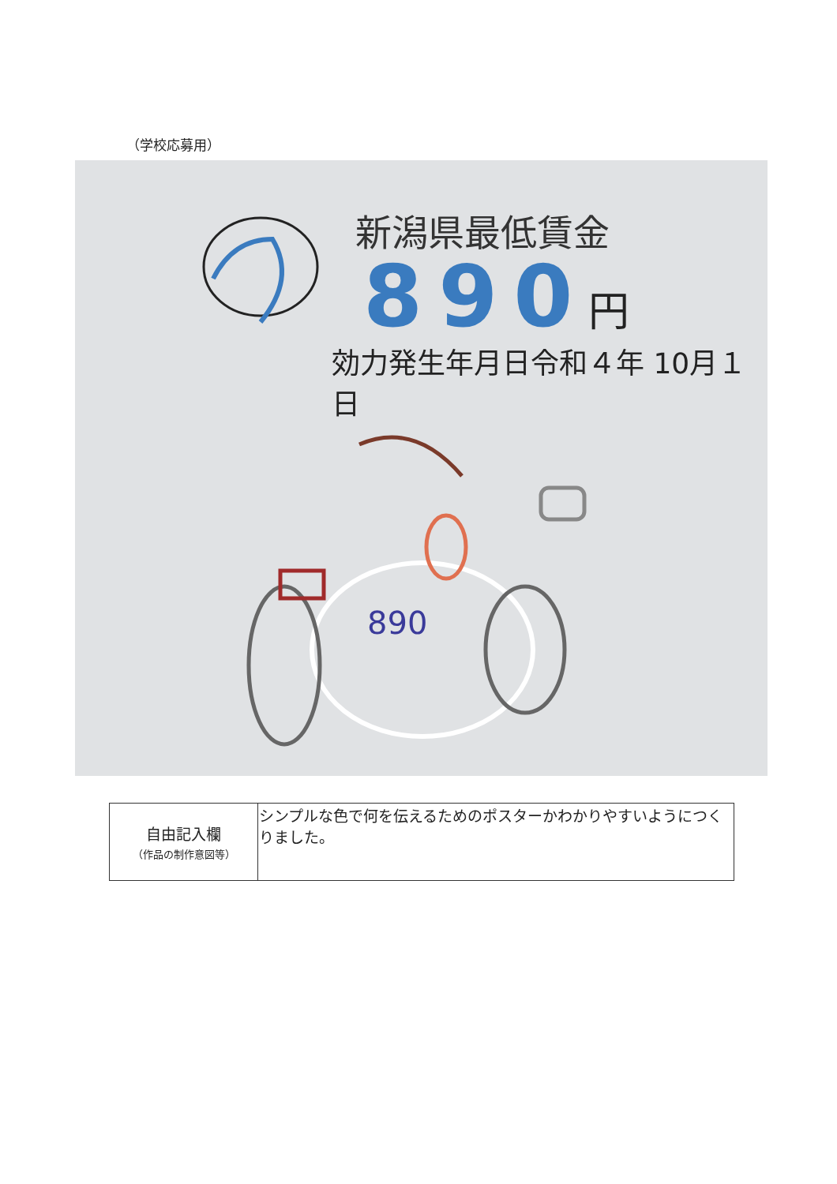（学校応募用）
890
新潟県最低賃金
890円
効力発生年月日令和４年 10月１日
| 自由記入欄 （作品の制作意図等） | シンプルな色で何を伝えるためのポスターかわかりやすいようにつくりました。 |